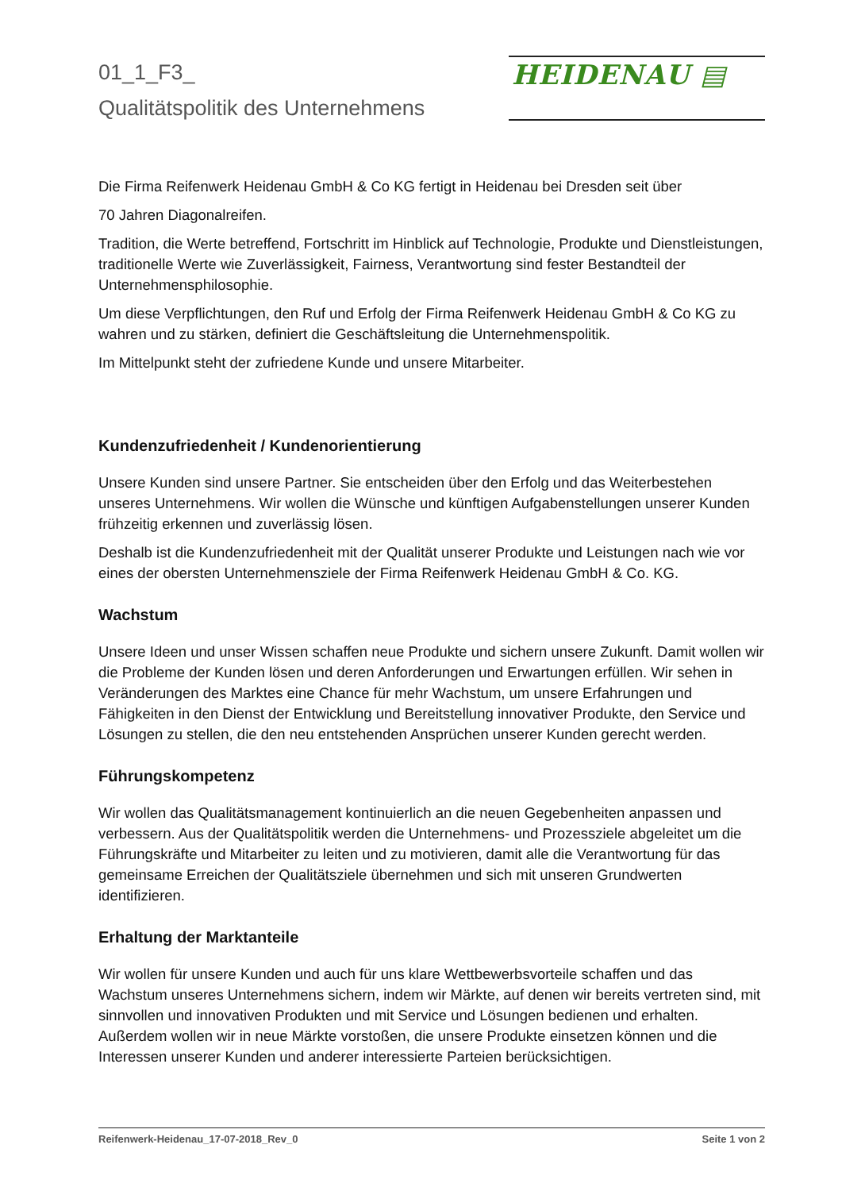01_1_F3_
Qualitätspolitik des Unternehmens
HEIDENAU ▤
Die Firma Reifenwerk Heidenau GmbH & Co KG fertigt in Heidenau bei Dresden seit über
70 Jahren Diagonalreifen.
Tradition, die Werte betreffend, Fortschritt im Hinblick auf Technologie, Produkte und Dienstleistungen, traditionelle Werte wie Zuverlässigkeit, Fairness, Verantwortung sind fester Bestandteil der Unternehmensphilosophie.
Um diese Verpflichtungen, den Ruf und Erfolg der Firma Reifenwerk Heidenau GmbH & Co KG zu wahren und zu stärken, definiert die Geschäftsleitung die Unternehmenspolitik.
Im Mittelpunkt steht der zufriedene Kunde und unsere Mitarbeiter.
Kundenzufriedenheit / Kundenorientierung
Unsere Kunden sind unsere Partner. Sie entscheiden über den Erfolg und das Weiterbestehen unseres Unternehmens. Wir wollen die Wünsche und künftigen Aufgabenstellungen unserer Kunden frühzeitig erkennen und zuverlässig lösen.
Deshalb ist die Kundenzufriedenheit mit der Qualität unserer Produkte und Leistungen nach wie vor eines der obersten Unternehmensziele der Firma Reifenwerk Heidenau GmbH & Co. KG.
Wachstum
Unsere Ideen und unser Wissen schaffen neue Produkte und sichern unsere Zukunft. Damit wollen wir die Probleme der Kunden lösen und deren Anforderungen und Erwartungen erfüllen. Wir sehen in Veränderungen des Marktes eine Chance für mehr Wachstum, um unsere Erfahrungen und Fähigkeiten in den Dienst der Entwicklung und Bereitstellung innovativer Produkte, den Service und Lösungen zu stellen, die den neu entstehenden Ansprüchen unserer Kunden gerecht werden.
Führungskompetenz
Wir wollen das Qualitätsmanagement kontinuierlich an die neuen Gegebenheiten anpassen und verbessern. Aus der Qualitätspolitik werden die Unternehmens- und Prozessziele abgeleitet um die Führungskräfte und Mitarbeiter zu leiten und zu motivieren, damit alle die Verantwortung für das gemeinsame Erreichen der Qualitätsziele übernehmen und sich mit unseren Grundwerten identifizieren.
Erhaltung der Marktanteile
Wir wollen für unsere Kunden und auch für uns klare Wettbewerbsvorteile schaffen und das Wachstum unseres Unternehmens sichern, indem wir Märkte, auf denen wir bereits vertreten sind, mit sinnvollen und innovativen Produkten und mit Service und Lösungen bedienen und erhalten. Außerdem wollen wir in neue Märkte vorstoßen, die unsere Produkte einsetzen können und die Interessen unserer Kunden und anderer interessierte Parteien berücksichtigen.
Reifenwerk-Heidenau_17-07-2018_Rev_0 Seite 1 von 2